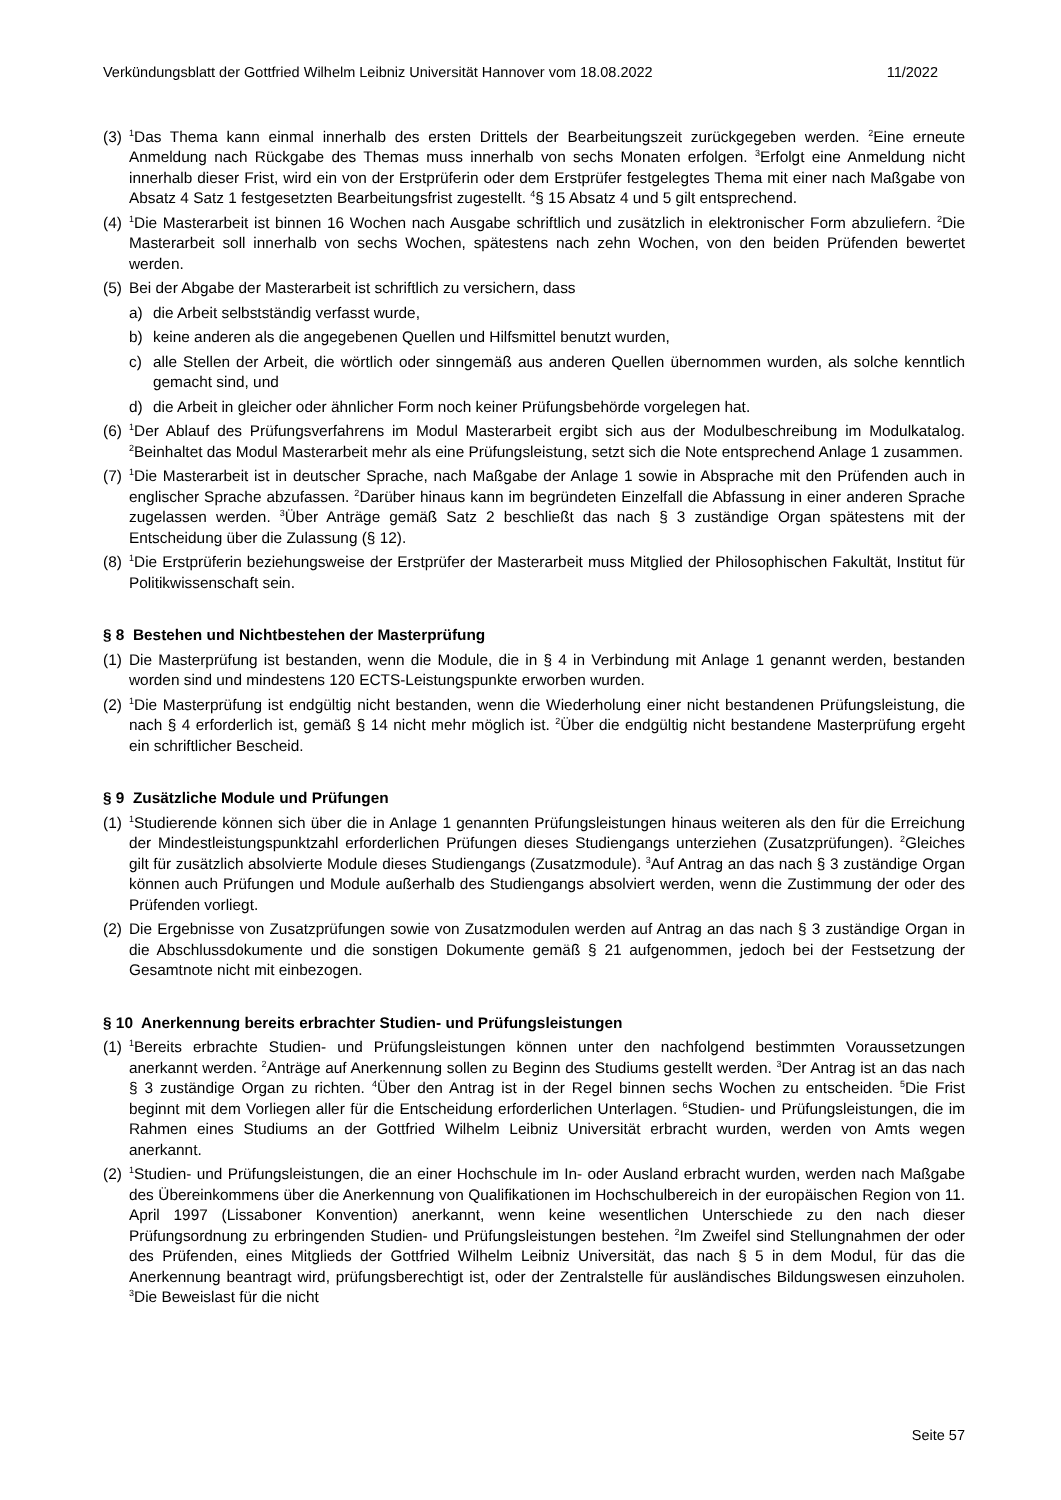Verkündungsblatt der Gottfried Wilhelm Leibniz Universität Hannover vom 18.08.2022 11/2022
(3) <sup>1</sup>Das Thema kann einmal innerhalb des ersten Drittels der Bearbeitungszeit zurückgegeben werden. <sup>2</sup>Eine erneute Anmeldung nach Rückgabe des Themas muss innerhalb von sechs Monaten erfolgen. <sup>3</sup>Erfolgt eine Anmeldung nicht innerhalb dieser Frist, wird ein von der Erstprüferin oder dem Erstprüfer festgelegtes Thema mit einer nach Maßgabe von Absatz 4 Satz 1 festgesetzten Bearbeitungsfrist zugestellt. <sup>4</sup>§ 15 Absatz 4 und 5 gilt entsprechend.
(4) <sup>1</sup>Die Masterarbeit ist binnen 16 Wochen nach Ausgabe schriftlich und zusätzlich in elektronischer Form abzuliefern. <sup>2</sup>Die Masterarbeit soll innerhalb von sechs Wochen, spätestens nach zehn Wochen, von den beiden Prüfenden bewertet werden.
(5) Bei der Abgabe der Masterarbeit ist schriftlich zu versichern, dass
a) die Arbeit selbstständig verfasst wurde,
b) keine anderen als die angegebenen Quellen und Hilfsmittel benutzt wurden,
c) alle Stellen der Arbeit, die wörtlich oder sinngemäß aus anderen Quellen übernommen wurden, als solche kenntlich gemacht sind, und
d) die Arbeit in gleicher oder ähnlicher Form noch keiner Prüfungsbehörde vorgelegen hat.
(6) <sup>1</sup>Der Ablauf des Prüfungsverfahrens im Modul Masterarbeit ergibt sich aus der Modulbeschreibung im Modulkatalog. <sup>2</sup>Beinhaltet das Modul Masterarbeit mehr als eine Prüfungsleistung, setzt sich die Note entsprechend Anlage 1 zusammen.
(7) <sup>1</sup>Die Masterarbeit ist in deutscher Sprache, nach Maßgabe der Anlage 1 sowie in Absprache mit den Prüfenden auch in englischer Sprache abzufassen. <sup>2</sup>Darüber hinaus kann im begründeten Einzelfall die Abfassung in einer anderen Sprache zugelassen werden. <sup>3</sup>Über Anträge gemäß Satz 2 beschließt das nach § 3 zuständige Organ spätestens mit der Entscheidung über die Zulassung (§ 12).
(8) <sup>1</sup>Die Erstprüferin beziehungsweise der Erstprüfer der Masterarbeit muss Mitglied der Philosophischen Fakultät, Institut für Politikwissenschaft sein.
§ 8 Bestehen und Nichtbestehen der Masterprüfung
(1) Die Masterprüfung ist bestanden, wenn die Module, die in § 4 in Verbindung mit Anlage 1 genannt werden, bestanden worden sind und mindestens 120 ECTS-Leistungspunkte erworben wurden.
(2) <sup>1</sup>Die Masterprüfung ist endgültig nicht bestanden, wenn die Wiederholung einer nicht bestandenen Prüfungsleistung, die nach § 4 erforderlich ist, gemäß § 14 nicht mehr möglich ist. <sup>2</sup>Über die endgültig nicht bestandene Masterprüfung ergeht ein schriftlicher Bescheid.
§ 9 Zusätzliche Module und Prüfungen
(1) <sup>1</sup>Studierende können sich über die in Anlage 1 genannten Prüfungsleistungen hinaus weiteren als den für die Erreichung der Mindestleistungspunktzahl erforderlichen Prüfungen dieses Studiengangs unterziehen (Zusatzprüfungen). <sup>2</sup>Gleiches gilt für zusätzlich absolvierte Module dieses Studiengangs (Zusatzmodule). <sup>3</sup>Auf Antrag an das nach § 3 zuständige Organ können auch Prüfungen und Module außerhalb des Studiengangs absolviert werden, wenn die Zustimmung der oder des Prüfenden vorliegt.
(2) Die Ergebnisse von Zusatzprüfungen sowie von Zusatzmodulen werden auf Antrag an das nach § 3 zuständige Organ in die Abschlussdokumente und die sonstigen Dokumente gemäß § 21 aufgenommen, jedoch bei der Festsetzung der Gesamtnote nicht mit einbezogen.
§ 10 Anerkennung bereits erbrachter Studien- und Prüfungsleistungen
(1) <sup>1</sup>Bereits erbrachte Studien- und Prüfungsleistungen können unter den nachfolgend bestimmten Voraussetzungen anerkannt werden. <sup>2</sup>Anträge auf Anerkennung sollen zu Beginn des Studiums gestellt werden. <sup>3</sup>Der Antrag ist an das nach § 3 zuständige Organ zu richten. <sup>4</sup>Über den Antrag ist in der Regel binnen sechs Wochen zu entscheiden. <sup>5</sup>Die Frist beginnt mit dem Vorliegen aller für die Entscheidung erforderlichen Unterlagen. <sup>6</sup>Studien- und Prüfungsleistungen, die im Rahmen eines Studiums an der Gottfried Wilhelm Leibniz Universität erbracht wurden, werden von Amts wegen anerkannt.
(2) <sup>1</sup>Studien- und Prüfungsleistungen, die an einer Hochschule im In- oder Ausland erbracht wurden, werden nach Maßgabe des Übereinkommens über die Anerkennung von Qualifikationen im Hochschulbereich in der europäischen Region von 11. April 1997 (Lissaboner Konvention) anerkannt, wenn keine wesentlichen Unterschiede zu den nach dieser Prüfungsordnung zu erbringenden Studien- und Prüfungsleistungen bestehen. <sup>2</sup>Im Zweifel sind Stellungnahmen der oder des Prüfenden, eines Mitglieds der Gottfried Wilhelm Leibniz Universität, das nach § 5 in dem Modul, für das die Anerkennung beantragt wird, prüfungsberechtigt ist, oder der Zentralstelle für ausländisches Bildungswesen einzuholen. <sup>3</sup>Die Beweislast für die nicht
Seite 57